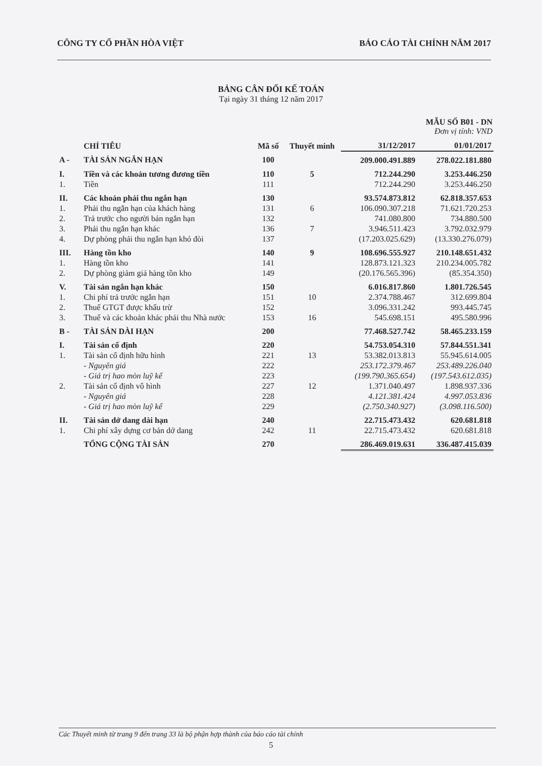CÔNG TY CỔ PHẦN HÒA VIỆT BÁO CÁO TÀI CHÍNH NĂM 2017
BẢNG CÂN ĐỐI KẾ TOÁN
Tại ngày 31 tháng 12 năm 2017
MẪU SỐ B01 - DN
Đơn vị tính: VND
| | CHỈ TIÊU | Mã số | Thuyết minh | 31/12/2017 | 01/01/2017 |
| --- | --- | --- | --- | --- | --- |
| A - | TÀI SẢN NGẮN HẠN | 100 | | 209.000.491.889 | 278.022.181.880 |
| I. | Tiền và các khoản tương đương tiền | 110 | 5 | 712.244.290 | 3.253.446.250 |
| 1. | Tiền | 111 | | 712.244.290 | 3.253.446.250 |
| II. | Các khoản phải thu ngắn hạn | 130 | | 93.574.873.812 | 62.818.357.653 |
| 1. | Phải thu ngắn hạn của khách hàng | 131 | 6 | 106.090.307.218 | 71.621.720.253 |
| 2. | Trả trước cho người bán ngắn hạn | 132 | | 741.080.800 | 734.880.500 |
| 3. | Phải thu ngắn hạn khác | 136 | 7 | 3.946.511.423 | 3.792.032.979 |
| 4. | Dự phòng phải thu ngắn hạn khó đòi | 137 | | (17.203.025.629) | (13.330.276.079) |
| III. | Hàng tồn kho | 140 | 9 | 108.696.555.927 | 210.148.651.432 |
| 1. | Hàng tồn kho | 141 | | 128.873.121.323 | 210.234.005.782 |
| 2. | Dự phòng giảm giá hàng tồn kho | 149 | | (20.176.565.396) | (85.354.350) |
| V. | Tài sản ngắn hạn khác | 150 | | 6.016.817.860 | 1.801.726.545 |
| 1. | Chi phí trả trước ngắn hạn | 151 | 10 | 2.374.788.467 | 312.699.804 |
| 2. | Thuế GTGT được khấu trừ | 152 | | 3.096.331.242 | 993.445.745 |
| 3. | Thuế và các khoản khác phải thu Nhà nước | 153 | 16 | 545.698.151 | 495.580.996 |
| B - | TÀI SẢN DÀI HẠN | 200 | | 77.468.527.742 | 58.465.233.159 |
| I. | Tài sản cố định | 220 | | 54.753.054.310 | 57.844.551.341 |
| 1. | Tài sản cố định hữu hình | 221 | 13 | 53.382.013.813 | 55.945.614.005 |
| | - Nguyên giá | 222 | | 253.172.379.467 | 253.489.226.040 |
| | - Giá trị hao mòn luỹ kế | 223 | | (199.790.365.654) | (197.543.612.035) |
| 2. | Tài sản cố định vô hình | 227 | 12 | 1.371.040.497 | 1.898.937.336 |
| | - Nguyên giá | 228 | | 4.121.381.424 | 4.997.053.836 |
| | - Giá trị hao mòn luỹ kế | 229 | | (2.750.340.927) | (3.098.116.500) |
| II. | Tài sản dở dang dài hạn | 240 | | 22.715.473.432 | 620.681.818 |
| 1. | Chi phí xây dựng cơ bản dở dang | 242 | 11 | 22.715.473.432 | 620.681.818 |
| | TỔNG CỘNG TÀI SẢN | 270 | | 286.469.019.631 | 336.487.415.039 |
Các Thuyết minh từ trang 9 đến trang 33 là bộ phận hợp thành của báo cáo tài chính
5